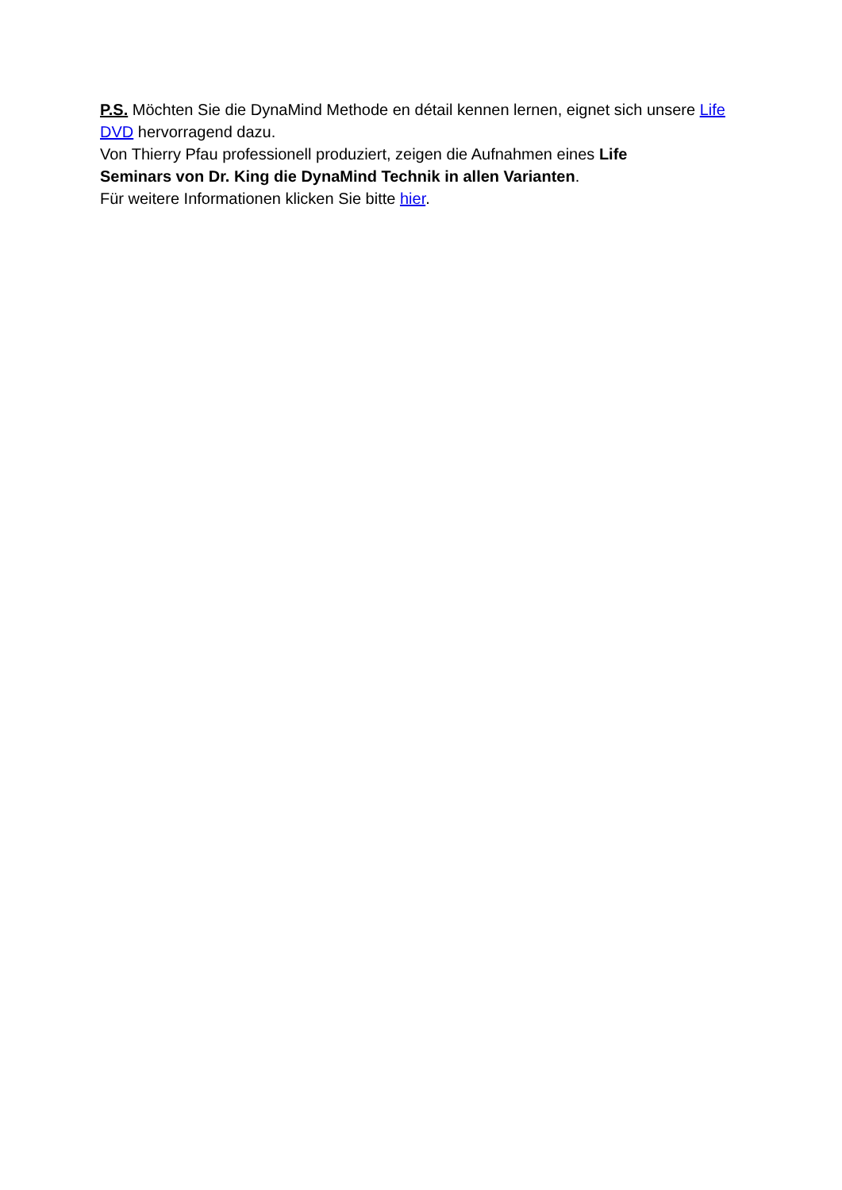P.S. Möchten Sie die DynaMind Methode en détail kennen lernen, eignet sich unsere Life DVD hervorragend dazu.
Von Thierry Pfau professionell produziert, zeigen die Aufnahmen eines Life
Seminars von Dr. King die DynaMind Technik in allen Varianten.
Für weitere Informationen klicken Sie bitte hier.